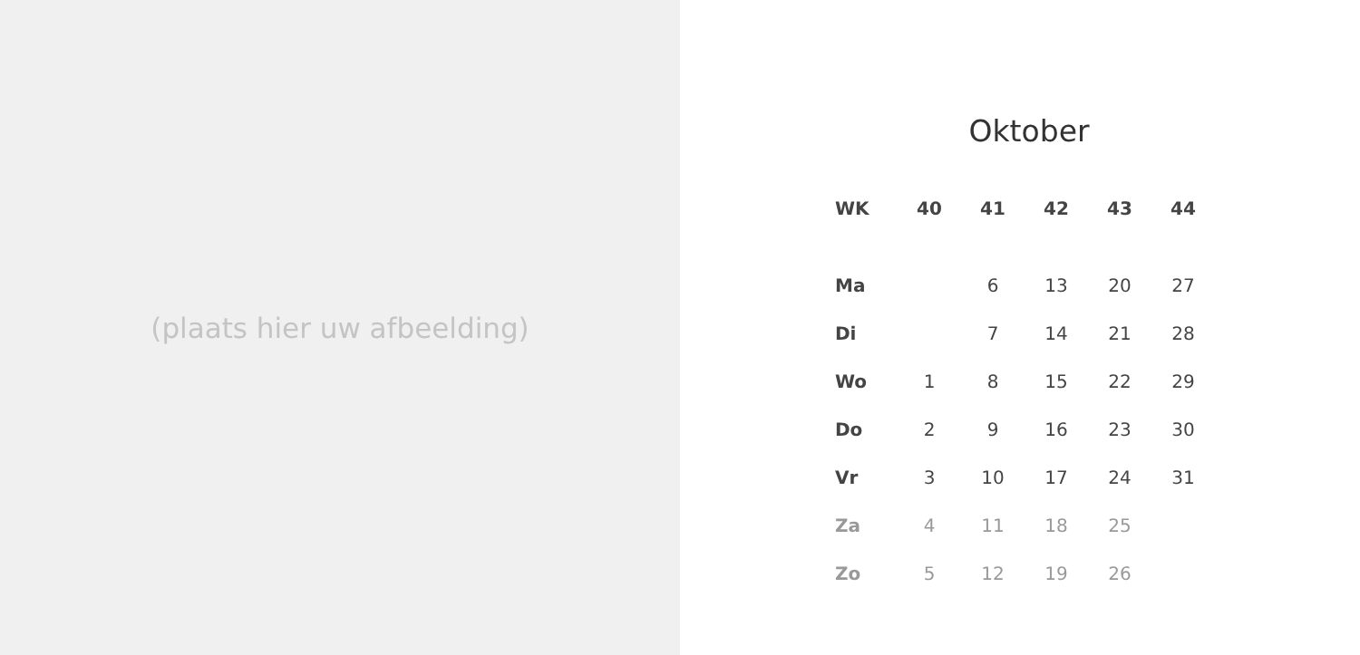(plaats hier uw afbeelding)
Oktober
| WK | 40 | 41 | 42 | 43 | 44 |
| --- | --- | --- | --- | --- | --- |
| Ma | | 6 | 13 | 20 | 27 |
| Di | | 7 | 14 | 21 | 28 |
| Wo | 1 | 8 | 15 | 22 | 29 |
| Do | 2 | 9 | 16 | 23 | 30 |
| Vr | 3 | 10 | 17 | 24 | 31 |
| Za | 4 | 11 | 18 | 25 | |
| Zo | 5 | 12 | 19 | 26 | |